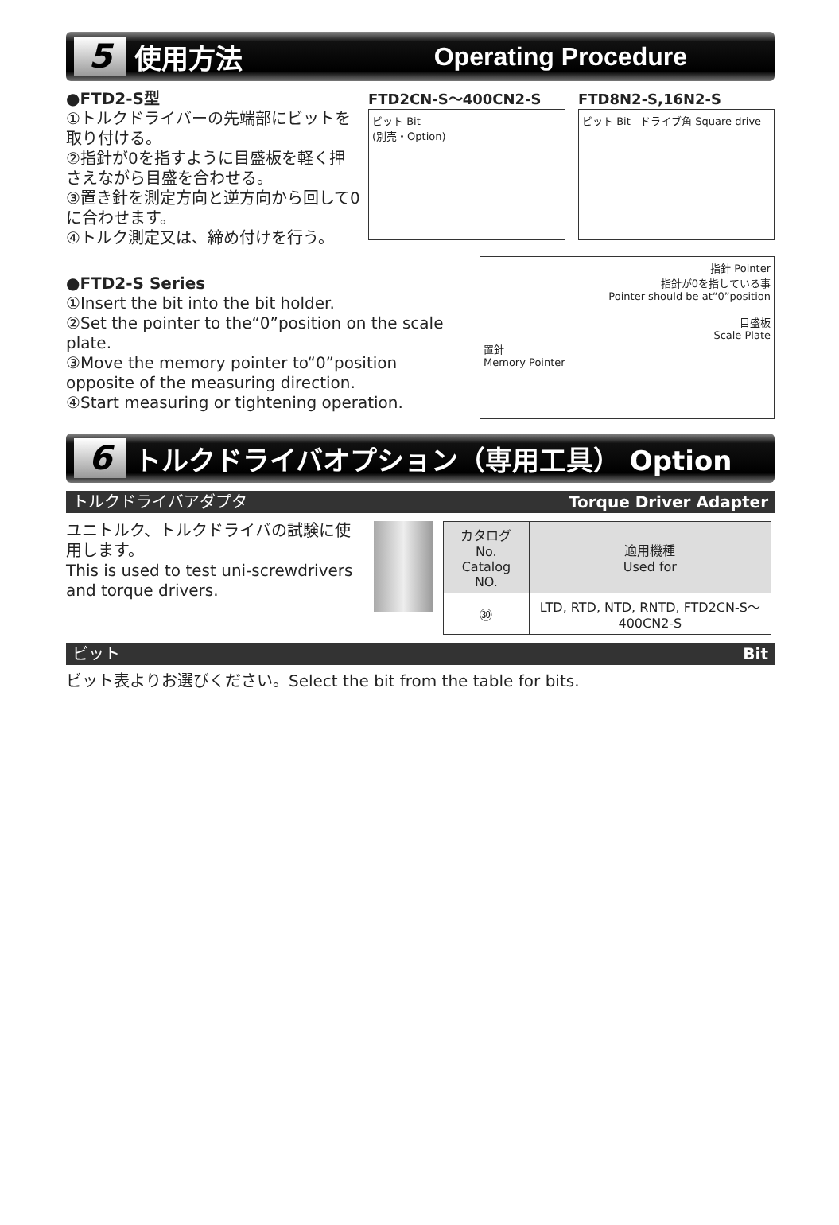5 使用方法 Operating Procedure
●FTD2-S型
①トルクドライバーの先端部にビットを取り付ける。
②指針が0を指すように目盛板を軽く押さえながら目盛を合わせる。
③置き針を測定方向と逆方向から回して0に合わせます。
④トルク測定又は、締め付けを行う。
FTD2CN-S～400CN2-S
ビット Bit
(別売・Option)
FTD8N2-S,16N2-S
ビット Bit ドライブ角 Square drive
●FTD2-S Series
①Insert the bit into the bit holder.
②Set the pointer to the“0”position on the scale plate.
③Move the memory pointer to“0”position opposite of the measuring direction.
④Start measuring or tightening operation.
指針 Pointer
指針が0を指している事
Pointer should be at“0”position
目盛板
Scale Plate
置針
Memory Pointer
6 トルクドライバオプション（専用工具） Option
トルクドライバアダプタ Torque Driver Adapter
ユニトルク、トルクドライバの試験に使用します。
This is used to test uni-screwdrivers and torque drivers.
| カタログNo. Catalog NO. | 適用機種 Used for |
| --- | --- |
| ㉚ | LTD, RTD, NTD, RNTD, FTD2CN-S～400CN2-S |
ビット Bit
ビット表よりお選びください。Select the bit from the table for bits.